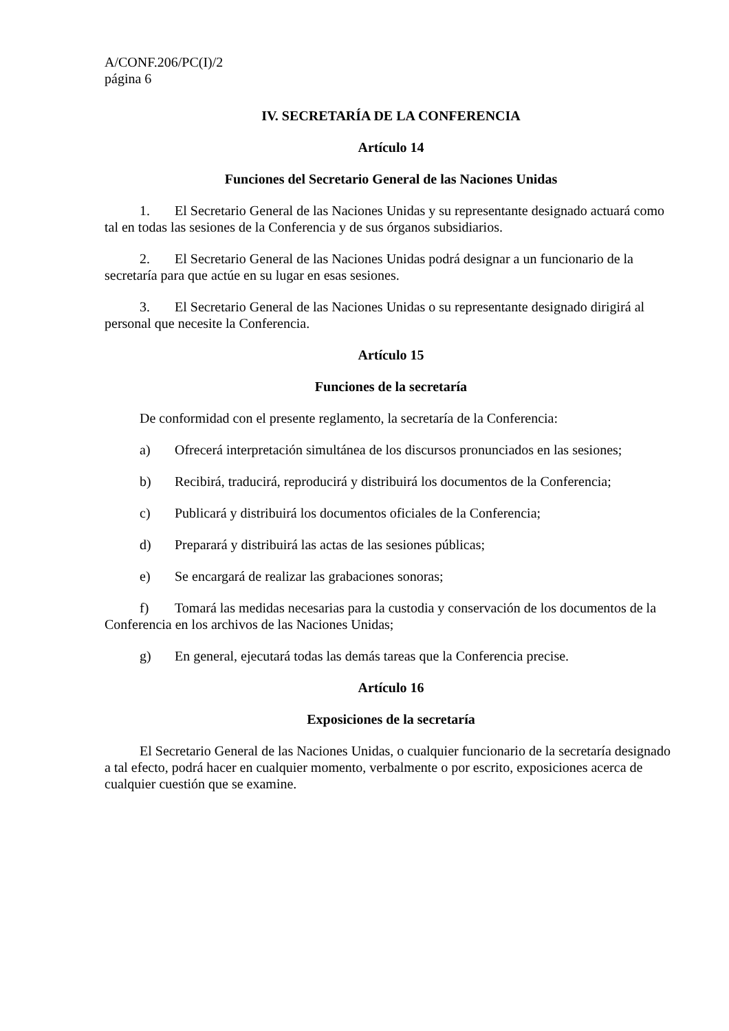A/CONF.206/PC(I)/2
página 6
IV. SECRETARÍA DE LA CONFERENCIA
Artículo 14
Funciones del Secretario General de las Naciones Unidas
1. El Secretario General de las Naciones Unidas y su representante designado actuará como tal en todas las sesiones de la Conferencia y de sus órganos subsidiarios.
2. El Secretario General de las Naciones Unidas podrá designar a un funcionario de la secretaría para que actúe en su lugar en esas sesiones.
3. El Secretario General de las Naciones Unidas o su representante designado dirigirá al personal que necesite la Conferencia.
Artículo 15
Funciones de la secretaría
De conformidad con el presente reglamento, la secretaría de la Conferencia:
a) Ofrecerá interpretación simultánea de los discursos pronunciados en las sesiones;
b) Recibirá, traducirá, reproducirá y distribuirá los documentos de la Conferencia;
c) Publicará y distribuirá los documentos oficiales de la Conferencia;
d) Preparará y distribuirá las actas de las sesiones públicas;
e) Se encargará de realizar las grabaciones sonoras;
f) Tomará las medidas necesarias para la custodia y conservación de los documentos de la Conferencia en los archivos de las Naciones Unidas;
g) En general, ejecutará todas las demás tareas que la Conferencia precise.
Artículo 16
Exposiciones de la secretaría
El Secretario General de las Naciones Unidas, o cualquier funcionario de la secretaría designado a tal efecto, podrá hacer en cualquier momento, verbalmente o por escrito, exposiciones acerca de cualquier cuestión que se examine.